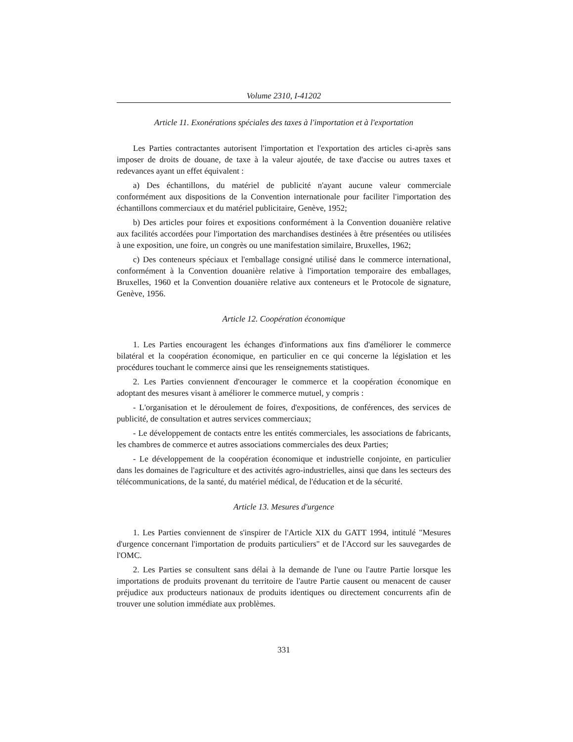Volume 2310, I-41202
Article 11. Exonérations spéciales des taxes à l'importation et à l'exportation
Les Parties contractantes autorisent l'importation et l'exportation des articles ci-après sans imposer de droits de douane, de taxe à la valeur ajoutée, de taxe d'accise ou autres taxes et redevances ayant un effet équivalent :
a) Des échantillons, du matériel de publicité n'ayant aucune valeur commerciale conformément aux dispositions de la Convention internationale pour faciliter l'importation des échantillons commerciaux et du matériel publicitaire, Genève, 1952;
b) Des articles pour foires et expositions conformément à la Convention douanière relative aux facilités accordées pour l'importation des marchandises destinées à être présentées ou utilisées à une exposition, une foire, un congrès ou une manifestation similaire, Bruxelles, 1962;
c) Des conteneurs spéciaux et l'emballage consigné utilisé dans le commerce international, conformément à la Convention douanière relative à l'importation temporaire des emballages, Bruxelles, 1960 et la Convention douanière relative aux conteneurs et le Protocole de signature, Genève, 1956.
Article 12. Coopération économique
1. Les Parties encouragent les échanges d'informations aux fins d'améliorer le commerce bilatéral et la coopération économique, en particulier en ce qui concerne la législation et les procédures touchant le commerce ainsi que les renseignements statistiques.
2. Les Parties conviennent d'encourager le commerce et la coopération économique en adoptant des mesures visant à améliorer le commerce mutuel, y compris :
- L'organisation et le déroulement de foires, d'expositions, de conférences, des services de publicité, de consultation et autres services commerciaux;
- Le développement de contacts entre les entités commerciales, les associations de fabricants, les chambres de commerce et autres associations commerciales des deux Parties;
- Le développement de la coopération économique et industrielle conjointe, en particulier dans les domaines de l'agriculture et des activités agro-industrielles, ainsi que dans les secteurs des télécommunications, de la santé, du matériel médical, de l'éducation et de la sécurité.
Article 13. Mesures d'urgence
1. Les Parties conviennent de s'inspirer de l'Article XIX du GATT 1994, intitulé "Mesures d'urgence concernant l'importation de produits particuliers" et de l'Accord sur les sauvegardes de l'OMC.
2. Les Parties se consultent sans délai à la demande de l'une ou l'autre Partie lorsque les importations de produits provenant du territoire de l'autre Partie causent ou menacent de causer préjudice aux producteurs nationaux de produits identiques ou directement concurrents afin de trouver une solution immédiate aux problèmes.
331